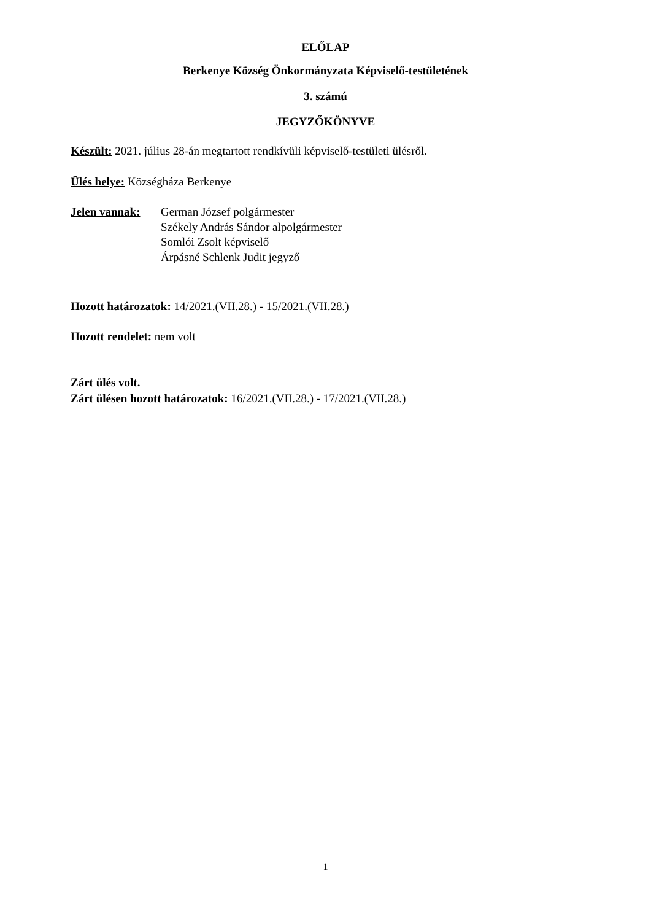ELŐLAP
Berkenye Község Önkormányzata Képviselő-testületének
3. számú
JEGYZŐKÖNYVE
Készült: 2021. július 28-án megtartott rendkívüli képviselő-testületi ülésről.
Ülés helye: Községháza Berkenye
Jelen vannak:
German József polgármester
Székely András Sándor alpolgármester
Somlói Zsolt képviselő
Árpásné Schlenk Judit jegyző
Hozott határozatok: 14/2021.(VII.28.) - 15/2021.(VII.28.)
Hozott rendelet: nem volt
Zárt ülés volt.
Zárt ülésen hozott határozatok: 16/2021.(VII.28.) - 17/2021.(VII.28.)
1